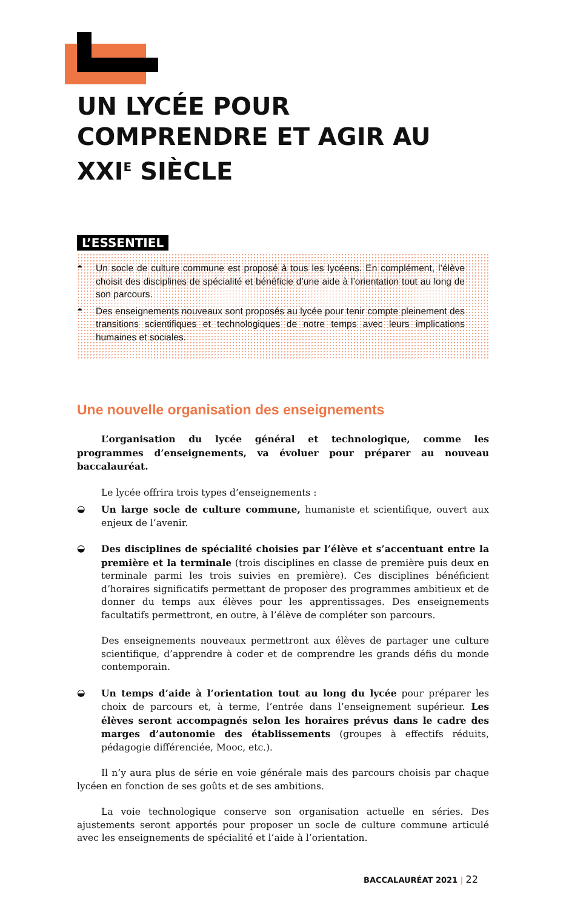UN LYCÉE POUR COMPRENDRE ET AGIR AU XXI<sup>E</sup> SIÈCLE
L’ESSENTIEL
◓ Un socle de culture commune est proposé à tous les lycéens. En complément, l’élève choisit des disciplines de spécialité et bénéficie d’une aide à l’orientation tout au long de son parcours.
◓ Des enseignements nouveaux sont proposés au lycée pour tenir compte pleinement des transitions scientifiques et technologiques de notre temps avec leurs implications humaines et sociales.
Une nouvelle organisation des enseignements
L’organisation du lycée général et technologique, comme les programmes d’enseignements, va évoluer pour préparer au nouveau baccalauréat.
Le lycée offrira trois types d’enseignements :
◒ Un large socle de culture commune, humaniste et scientifique, ouvert aux enjeux de l’avenir.
◒ Des disciplines de spécialité choisies par l’élève et s’accentuant entre la première et la terminale (trois disciplines en classe de première puis deux en terminale parmi les trois suivies en première). Ces disciplines bénéficient d’horaires significatifs permettant de proposer des programmes ambitieux et de donner du temps aux élèves pour les apprentissages. Des enseignements facultatifs permettront, en outre, à l’élève de compléter son parcours.
Des enseignements nouveaux permettront aux élèves de partager une culture scientifique, d’apprendre à coder et de comprendre les grands défis du monde contemporain.
◒ Un temps d’aide à l’orientation tout au long du lycée pour préparer les choix de parcours et, à terme, l’entrée dans l’enseignement supérieur. Les élèves seront accompagnés selon les horaires prévus dans le cadre des marges d’autonomie des établissements (groupes à effectifs réduits, pédagogie différenciée, Mooc, etc.).
Il n’y aura plus de série en voie générale mais des parcours choisis par chaque lycéen en fonction de ses goûts et de ses ambitions.
La voie technologique conserve son organisation actuelle en séries. Des ajustements seront apportés pour proposer un socle de culture commune articulé avec les enseignements de spécialité et l’aide à l’orientation.
BACCALAURÉAT 2021 | 22